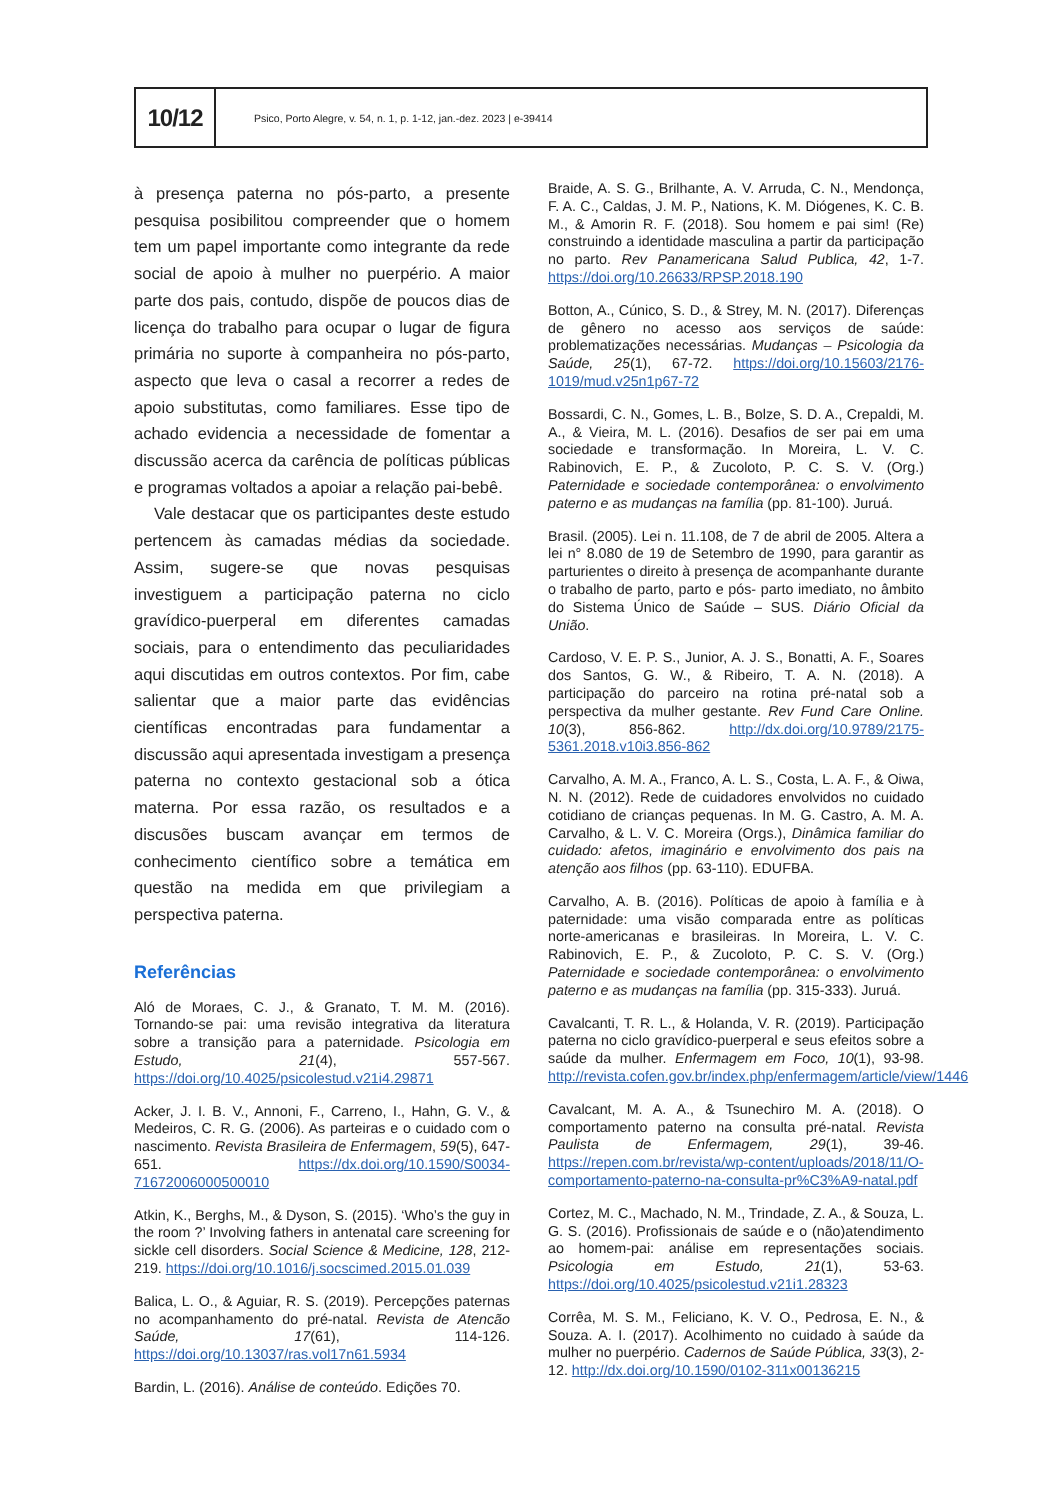10/12
Psico, Porto Alegre, v. 54, n. 1, p. 1-12, jan.-dez. 2023 | e-39414
à presença paterna no pós-parto, a presente pesquisa posibilitou compreender que o homem tem um papel importante como integrante da rede social de apoio à mulher no puerpério. A maior parte dos pais, contudo, dispõe de poucos dias de licença do trabalho para ocupar o lugar de figura primária no suporte à companheira no pós-parto, aspecto que leva o casal a recorrer a redes de apoio substitutas, como familiares. Esse tipo de achado evidencia a necessidade de fomentar a discussão acerca da carência de políticas públicas e programas voltados a apoiar a relação pai-bebê.
Vale destacar que os participantes deste estudo pertencem às camadas médias da sociedade. Assim, sugere-se que novas pesquisas investiguem a participação paterna no ciclo gravídico-puerperal em diferentes camadas sociais, para o entendimento das peculiaridades aqui discutidas em outros contextos. Por fim, cabe salientar que a maior parte das evidências científicas encontradas para fundamentar a discussão aqui apresentada investigam a presença paterna no contexto gestacional sob a ótica materna. Por essa razão, os resultados e a discusões buscam avançar em termos de conhecimento científico sobre a temática em questão na medida em que privilegiam a perspectiva paterna.
Referências
Aló de Moraes, C. J., & Granato, T. M. M. (2016). Tornando-se pai: uma revisão integrativa da literatura sobre a transição para a paternidade. Psicologia em Estudo, 21(4), 557-567. https://doi.org/10.4025/psicolestud.v21i4.29871
Acker, J. I. B. V., Annoni, F., Carreno, I., Hahn, G. V., & Medeiros, C. R. G. (2006). As parteiras e o cuidado com o nascimento. Revista Brasileira de Enfermagem, 59(5), 647-651. https://dx.doi.org/10.1590/S0034-71672006000500010
Atkin, K., Berghs, M., & Dyson, S. (2015). ‘Who’s the guy in the room ?’ Involving fathers in antenatal care screening for sickle cell disorders. Social Science & Medicine, 128, 212-219. https://doi.org/10.1016/j.socscimed.2015.01.039
Balica, L. O., & Aguiar, R. S. (2019). Percepções paternas no acompanhamento do pré-natal. Revista de Atencão Saúde, 17(61), 114-126. https://doi.org/10.13037/ras.vol17n61.5934
Bardin, L. (2016). Análise de conteúdo. Edições 70.
Braide, A. S. G., Brilhante, A. V. Arruda, C. N., Mendonça, F. A. C., Caldas, J. M. P., Nations, K. M. Diógenes, K. C. B. M., & Amorin R. F. (2018). Sou homem e pai sim! (Re) construindo a identidade masculina a partir da participação no parto. Rev Panamericana Salud Publica, 42, 1-7. https://doi.org/10.26633/RPSP.2018.190
Botton, A., Cúnico, S. D., & Strey, M. N. (2017). Diferenças de gênero no acesso aos serviços de saúde: problematizações necessárias. Mudanças – Psicologia da Saúde, 25(1), 67-72. https://doi.org/10.15603/2176-1019/mud.v25n1p67-72
Bossardi, C. N., Gomes, L. B., Bolze, S. D. A., Crepaldi, M. A., & Vieira, M. L. (2016). Desafios de ser pai em uma sociedade e transformação. In Moreira, L. V. C. Rabinovich, E. P., & Zucoloto, P. C. S. V. (Org.) Paternidade e sociedade contemporânea: o envolvimento paterno e as mudanças na família (pp. 81-100). Juruá.
Brasil. (2005). Lei n. 11.108, de 7 de abril de 2005. Altera a lei n° 8.080 de 19 de Setembro de 1990, para garantir as parturientes o direito à presença de acompanhante durante o trabalho de parto, parto e pós- parto imediato, no âmbito do Sistema Único de Saúde – SUS. Diário Oficial da União.
Cardoso, V. E. P. S., Junior, A. J. S., Bonatti, A. F., Soares dos Santos, G. W., & Ribeiro, T. A. N. (2018). A participação do parceiro na rotina pré-natal sob a perspectiva da mulher gestante. Rev Fund Care Online. 10(3), 856-862. http://dx.doi.org/10.9789/2175-5361.2018.v10i3.856-862
Carvalho, A. M. A., Franco, A. L. S., Costa, L. A. F., & Oiwa, N. N. (2012). Rede de cuidadores envolvidos no cuidado cotidiano de crianças pequenas. In M. G. Castro, A. M. A. Carvalho, & L. V. C. Moreira (Orgs.), Dinâmica familiar do cuidado: afetos, imaginário e envolvimento dos pais na atenção aos filhos (pp. 63-110). EDUFBA.
Carvalho, A. B. (2016). Políticas de apoio à família e à paternidade: uma visão comparada entre as políticas norte-americanas e brasileiras. In Moreira, L. V. C. Rabinovich, E. P., & Zucoloto, P. C. S. V. (Org.) Paternidade e sociedade contemporânea: o envolvimento paterno e as mudanças na família (pp. 315-333). Juruá.
Cavalcanti, T. R. L., & Holanda, V. R. (2019). Participação paterna no ciclo gravídico-puerperal e seus efeitos sobre a saúde da mulher. Enfermagem em Foco, 10(1), 93-98. http://revista.cofen.gov.br/index.php/enfermagem/article/view/1446
Cavalcant, M. A. A., & Tsunechiro M. A. (2018). O comportamento paterno na consulta pré-natal. Revista Paulista de Enfermagem, 29(1), 39-46. https://repen.com.br/revista/wp-content/uploads/2018/11/O-comportamento-paterno-na-consulta-pr%C3%A9-natal.pdf
Cortez, M. C., Machado, N. M., Trindade, Z. A., & Souza, L. G. S. (2016). Profissionais de saúde e o (não)atendimento ao homem-pai: análise em representações sociais. Psicologia em Estudo, 21(1), 53-63. https://doi.org/10.4025/psicolestud.v21i1.28323
Corrêa, M. S. M., Feliciano, K. V. O., Pedrosa, E. N., & Souza. A. I. (2017). Acolhimento no cuidado à saúde da mulher no puerpério. Cadernos de Saúde Pública, 33(3), 2-12. http://dx.doi.org/10.1590/0102-311x00136215